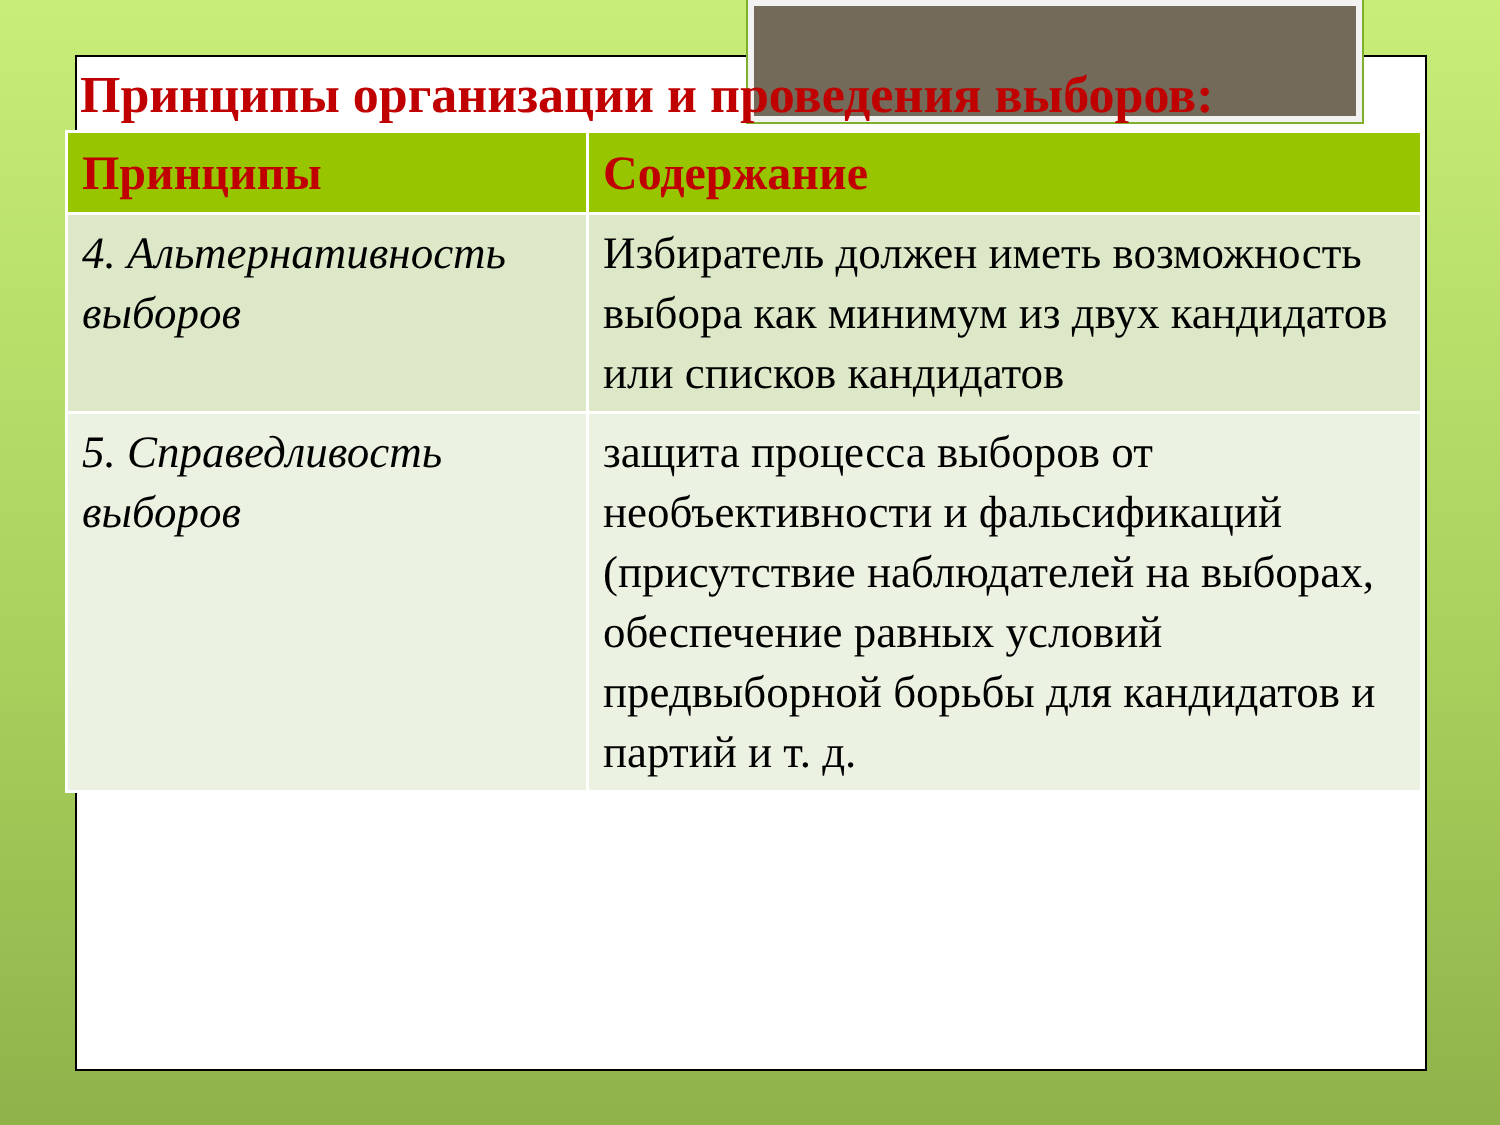Принципы организации и проведения выборов:
| Принципы | Содержание |
| --- | --- |
| 4. Альтернативность выборов | Избиратель должен иметь возможность выбора как минимум из двух кандидатов или списков кандидатов |
| 5. Справедливость выборов | защита процесса выборов от необъективности и фальсификаций (присутствие наблюдателей на выборах, обеспечение равных условий предвыборной борьбы для кандидатов и партий и т. д. |